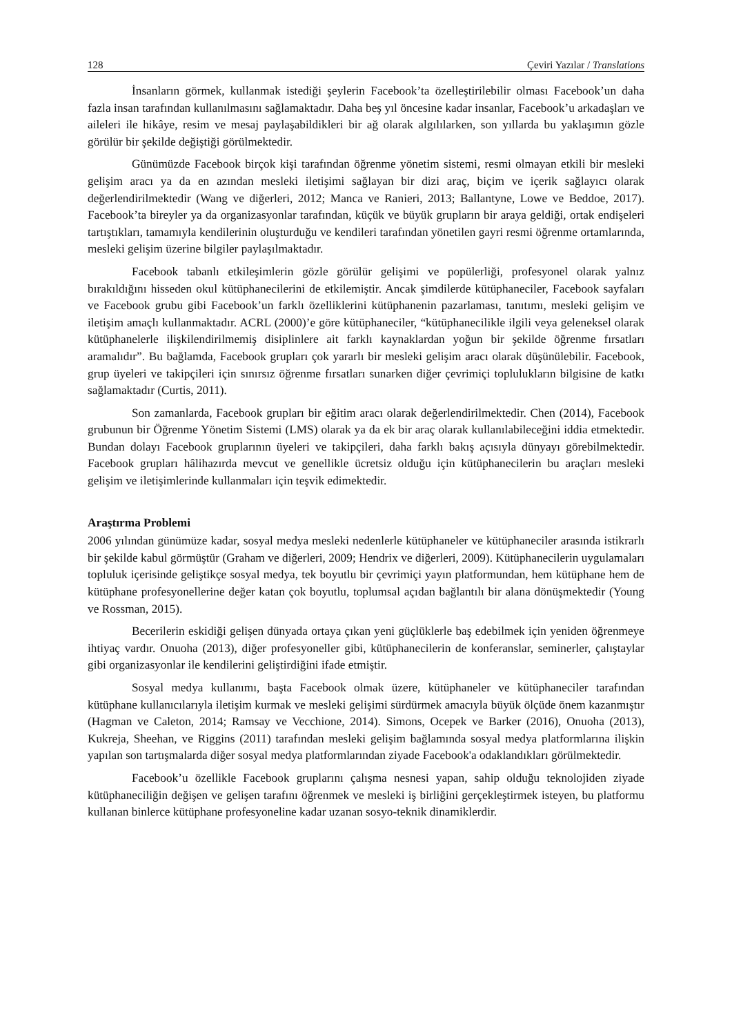128 Çeviri Yazılar / Translations
İnsanların görmek, kullanmak istediği şeylerin Facebook’ta özelleştirilebilir olması Facebook’un daha fazla insan tarafından kullanılmasını sağlamaktadır. Daha beş yıl öncesine kadar insanlar, Facebook’u arkadaşları ve aileleri ile hikâye, resim ve mesaj paylaşabildikleri bir ağ olarak algılılarken, son yıllarda bu yaklaşımın gözle görülür bir şekilde değiştiği görülmektedir.
Günümüzde Facebook birçok kişi tarafından öğrenme yönetim sistemi, resmi olmayan etkili bir mesleki gelişim aracı ya da en azından mesleki iletişimi sağlayan bir dizi araç, biçim ve içerik sağlayıcı olarak değerlendirilmektedir (Wang ve diğerleri, 2012; Manca ve Ranieri, 2013; Ballantyne, Lowe ve Beddoe, 2017). Facebook’ta bireyler ya da organizasyonlar tarafından, küçük ve büyük grupların bir araya geldiği, ortak endişeleri tartıştıkları, tamamıyla kendilerinin oluşturduğu ve kendileri tarafından yönetilen gayri resmi öğrenme ortamlarında, mesleki gelişim üzerine bilgiler paylaşılmaktadır.
Facebook tabanlı etkileşimlerin gözle görülür gelişimi ve popülerliği, profesyonel olarak yalnız bırakıldığını hisseden okul kütüphanecilerini de etkilemiştir. Ancak şimdilerde kütüphaneciler, Facebook sayfaları ve Facebook grubu gibi Facebook’un farklı özelliklerini kütüphanenin pazarlaması, tanıtımı, mesleki gelişim ve iletişim amaçlı kullanmaktadır. ACRL (2000)’e göre kütüphaneciler, “kütüphanecilikle ilgili veya geleneksel olarak kütüphanelerle ilişkilendirilmemiş disiplinlere ait farklı kaynaklardan yoğun bir şekilde öğrenme fırsatları aramalıdır”. Bu bağlamda, Facebook grupları çok yararlı bir mesleki gelişim aracı olarak düşünülebilir. Facebook, grup üyeleri ve takipçileri için sınırsız öğrenme fırsatları sunarken diğer çevrimiçi toplulukların bilgisine de katkı sağlamaktadır (Curtis, 2011).
Son zamanlarda, Facebook grupları bir eğitim aracı olarak değerlendirilmektedir. Chen (2014), Facebook grubunun bir Öğrenme Yönetim Sistemi (LMS) olarak ya da ek bir araç olarak kullanılabileceğini iddia etmektedir. Bundan dolayı Facebook gruplarının üyeleri ve takipçileri, daha farklı bakış açısıyla dünyayı görebilmektedir. Facebook grupları hâlihazırda mevcut ve genellikle ücretsiz olduğu için kütüphanecilerin bu araçları mesleki gelişim ve iletişimlerinde kullanmaları için teşvik edimektedir.
Araştırma Problemi
2006 yılından günümüze kadar, sosyal medya mesleki nedenlerle kütüphaneler ve kütüphaneciler arasında istikrarlı bir şekilde kabul görmüştür (Graham ve diğerleri, 2009; Hendrix ve diğerleri, 2009). Kütüphanecilerin uygulamaları topluluk içerisinde geliştikçe sosyal medya, tek boyutlu bir çevrimiçi yayın platformundan, hem kütüphane hem de kütüphane profesyonellerine değer katan çok boyutlu, toplumsal açıdan bağlantılı bir alana dönüşmektedir (Young ve Rossman, 2015).
Becerilerin eskidiği gelişen dünyada ortaya çıkan yeni güçlüklerle baş edebilmek için yeniden öğrenmeye ihtiyaç vardır. Onuoha (2013), diğer profesyoneller gibi, kütüphanecilerin de konferanslar, seminerler, çalıştaylar gibi organizasyonlar ile kendilerini geliştirdiğini ifade etmiştir.
Sosyal medya kullanımı, başta Facebook olmak üzere, kütüphaneler ve kütüphaneciler tarafından kütüphane kullanıcılarıyla iletişim kurmak ve mesleki gelişimi sürdürmek amacıyla büyük ölçüde önem kazanmıştır (Hagman ve Caleton, 2014; Ramsay ve Vecchione, 2014). Simons, Ocepek ve Barker (2016), Onuoha (2013), Kukreja, Sheehan, ve Riggins (2011) tarafından mesleki gelişim bağlamında sosyal medya platformlarına ilişkin yapılan son tartışmalarda diğer sosyal medya platformlarından ziyade Facebook'a odaklandıkları görülmektedir.
Facebook’u özellikle Facebook gruplarını çalışma nesnesi yapan, sahip olduğu teknolojiden ziyade kütüphaneciliğin değişen ve gelişen tarafını öğrenmek ve mesleki iş birliğini gerçekleştirmek isteyen, bu platformu kullanan binlerce kütüphane profesyoneline kadar uzanan sosyo-teknik dinamiklerdir.